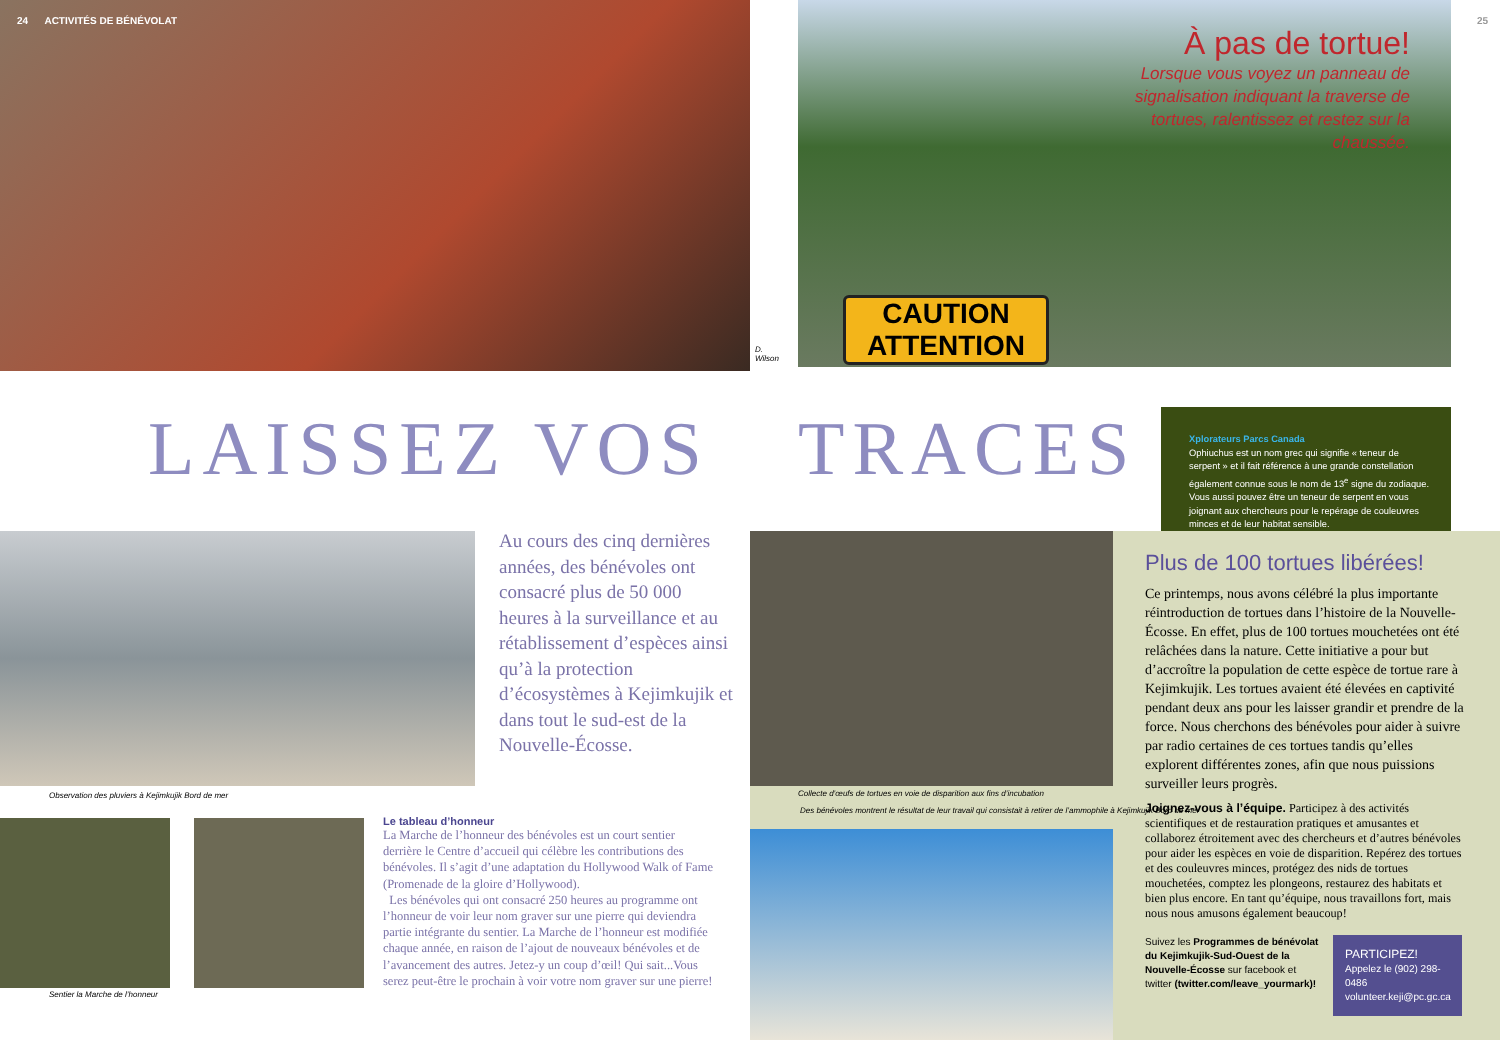24 ACTIVITÉS DE BÉNÉVOLAT
D. Wilson
LAISSEZ VOS
Au cours des cinq dernières années, des bénévoles ont consacré plus de 50 000 heures à la surveillance et au rétablissement d’espèces ainsi qu’à la protection d’écosystèmes à Kejimkujik et dans tout le sud-est de la Nouvelle-Écosse.
Observation des pluviers à Kejimkujik Bord de mer
Sentier la Marche de l’honneur
Le tableau d’honneur
La Marche de l’honneur des bénévoles est un court sentier derrière le Centre d’accueil qui célèbre les contributions des bénévoles. Il s’agit d’une adaptation du Hollywood Walk of Fame (Promenade de la gloire d’Hollywood).
Les bénévoles qui ont consacré 250 heures au programme ont l’honneur de voir leur nom graver sur une pierre qui deviendra partie intégrante du sentier. La Marche de l’honneur est modifiée chaque année, en raison de l’ajout de nouveaux bénévoles et de l’avancement des autres. Jetez-y un coup d’œil! Qui sait...Vous serez peut-être le prochain à voir votre nom graver sur une pierre!
À pas de tortue!
Lorsque vous voyez un panneau de signalisation indiquant la traverse de tortues, ralentissez et restez sur la chaussée.
25
CAUTION ATTENTION
TRACES
Xplorateurs Parcs Canada
Ophiuchus est un nom grec qui signifie « teneur de serpent » et il fait référence à une grande constellation également connue sous le nom de 13<sup>e</sup> signe du zodiaque. Vous aussi pouvez être un teneur de serpent en vous joignant aux chercheurs pour le repérage de couleuvres minces et de leur habitat sensible.
Collecte d’œufs de tortues en voie de disparition aux fins d’incubation
Des bénévoles montrent le résultat de leur travail qui consistait à retirer de l’ammophile à Kejimkujik Bord de mer
Plus de 100 tortues libérées!
Ce printemps, nous avons célébré la plus importante réintroduction de tortues dans l’histoire de la Nouvelle-Écosse. En effet, plus de 100 tortues mouchetées ont été relâchées dans la nature. Cette initiative a pour but d’accroître la population de cette espèce de tortue rare à Kejimkujik. Les tortues avaient été élevées en captivité pendant deux ans pour les laisser grandir et prendre de la force. Nous cherchons des bénévoles pour aider à suivre par radio certaines de ces tortues tandis qu’elles explorent différentes zones, afin que nous puissions surveiller leurs progrès.
Joignez-vous à l’équipe. Participez à des activités scientifiques et de restauration pratiques et amusantes et collaborez étroitement avec des chercheurs et d’autres bénévoles pour aider les espèces en voie de disparition. Repérez des tortues et des couleuvres minces, protégez des nids de tortues mouchetées, comptez les plongeons, restaurez des habitats et bien plus encore. En tant qu’équipe, nous travaillons fort, mais nous nous amusons également beaucoup!
Suivez les Programmes de bénévolat du Kejimkujik-Sud-Ouest de la Nouvelle-Écosse sur facebook et twitter (twitter.com/leave_yourmark)!
PARTICIPEZ!
Appelez le (902) 298-0486 volunteer.keji@pc.gc.ca